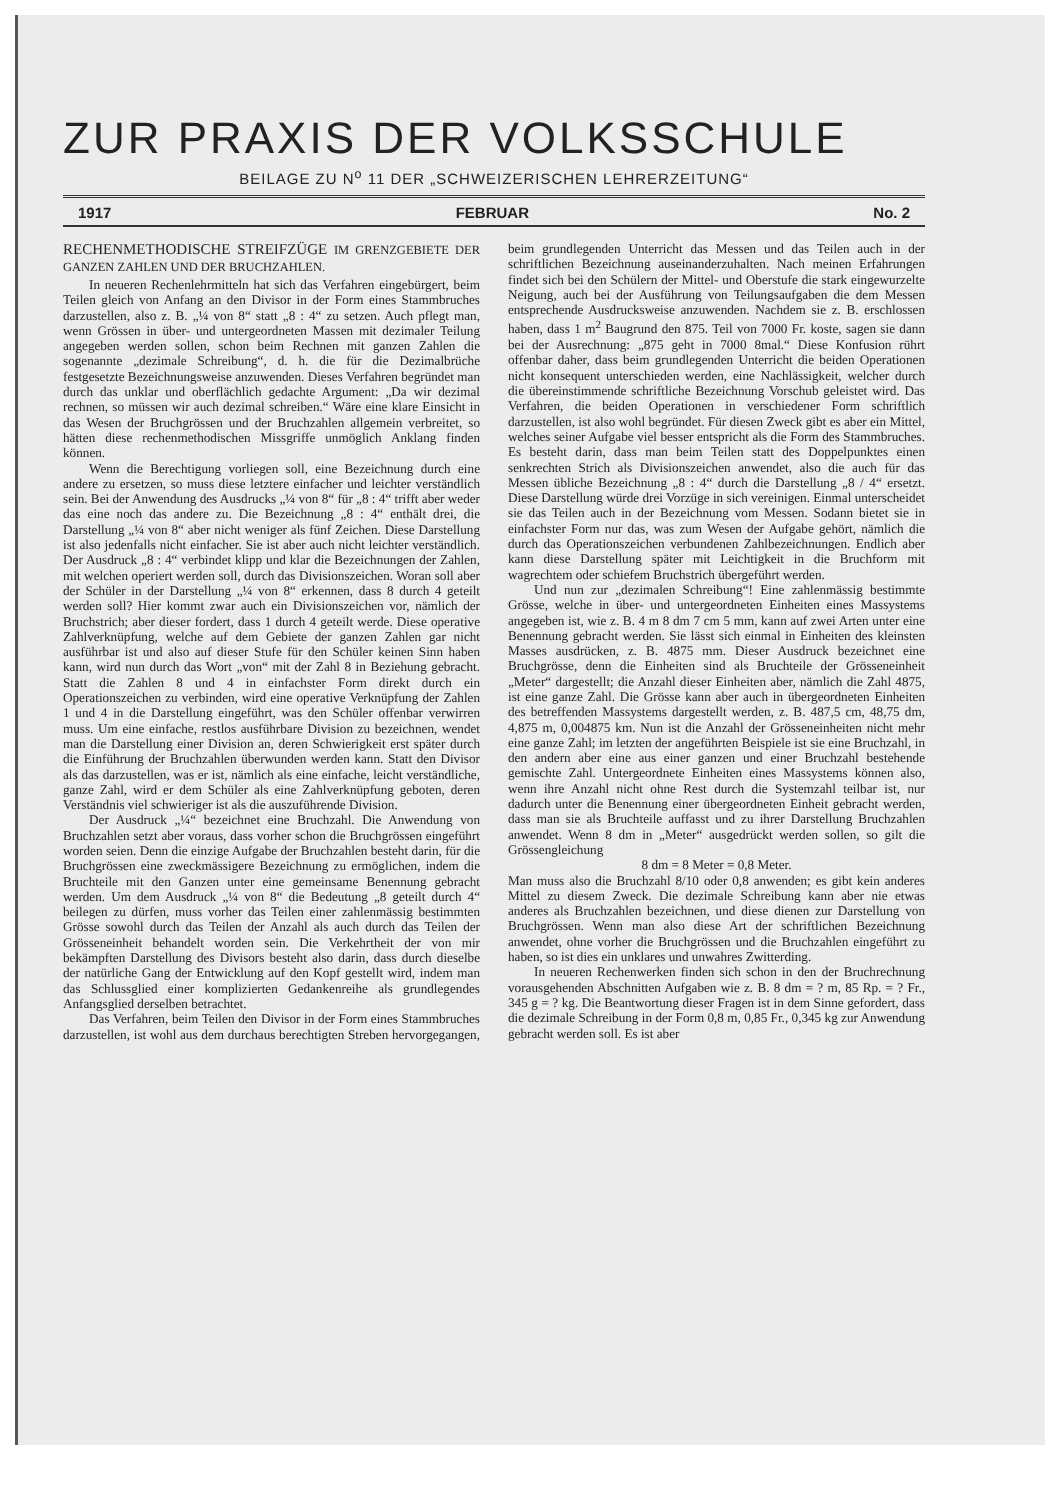ZUR PRAXIS DER VOLKSSCHULE
BEILAGE ZU N<sup>o</sup> 11 DER „SCHWEIZERISCHEN LEHRERZEITUNG“
1917 FEBRUAR No. 2
RECHENMETHODISCHE STREIFZÜGE IM GRENZGEBIETE DER GANZEN ZAHLEN UND DER BRUCHZAHLEN.
In neueren Rechenlehrmitteln hat sich das Verfahren eingebürgert, beim Teilen gleich von Anfang an den Divisor in der Form eines Stammbruches darzustellen, also z. B. „¼ von 8“ statt „8 : 4“ zu setzen. Auch pflegt man, wenn Grössen in über- und untergeordneten Massen mit dezimaler Teilung angegeben werden sollen, schon beim Rechnen mit ganzen Zahlen die sogenannte „dezimale Schreibung“, d. h. die für die Dezimalbrüche festgesetzte Bezeichnungsweise anzuwenden. Dieses Verfahren begründet man durch das unklar und oberflächlich gedachte Argument: „Da wir dezimal rechnen, so müssen wir auch dezimal schreiben.“ Wäre eine klare Einsicht in das Wesen der Bruchgrössen und der Bruchzahlen allgemein verbreitet, so hätten diese rechenmethodischen Missgriffe unmöglich Anklang finden können.
Wenn die Berechtigung vorliegen soll, eine Bezeichnung durch eine andere zu ersetzen, so muss diese letztere einfacher und leichter verständlich sein. Bei der Anwendung des Ausdrucks „¼ von 8“ für „8 : 4“ trifft aber weder das eine noch das andere zu. Die Bezeichnung „8 : 4“ enthält drei, die Darstellung „¼ von 8“ aber nicht weniger als fünf Zeichen. Diese Darstellung ist also jedenfalls nicht einfacher. Sie ist aber auch nicht leichter verständlich. Der Ausdruck „8 : 4“ verbindet klipp und klar die Bezeichnungen der Zahlen, mit welchen operiert werden soll, durch das Divisionszeichen. Woran soll aber der Schüler in der Darstellung „¼ von 8“ erkennen, dass 8 durch 4 geteilt werden soll? Hier kommt zwar auch ein Divisionszeichen vor, nämlich der Bruchstrich; aber dieser fordert, dass 1 durch 4 geteilt werde. Diese operative Zahlverknüpfung, welche auf dem Gebiete der ganzen Zahlen gar nicht ausführbar ist und also auf dieser Stufe für den Schüler keinen Sinn haben kann, wird nun durch das Wort „von“ mit der Zahl 8 in Beziehung gebracht. Statt die Zahlen 8 und 4 in einfachster Form direkt durch ein Operationszeichen zu verbinden, wird eine operative Verknüpfung der Zahlen 1 und 4 in die Darstellung eingeführt, was den Schüler offenbar verwirren muss. Um eine einfache, restlos ausführbare Division zu bezeichnen, wendet man die Darstellung einer Division an, deren Schwierigkeit erst später durch die Einführung der Bruchzahlen überwunden werden kann. Statt den Divisor als das darzustellen, was er ist, nämlich als eine einfache, leicht verständliche, ganze Zahl, wird er dem Schüler als eine Zahlverknüpfung geboten, deren Verständnis viel schwieriger ist als die auszuführende Division.
Der Ausdruck „¼“ bezeichnet eine Bruchzahl. Die Anwendung von Bruchzahlen setzt aber voraus, dass vorher schon die Bruchgrössen eingeführt worden seien. Denn die einzige Aufgabe der Bruchzahlen besteht darin, für die Bruchgrössen eine zweckmässigere Bezeichnung zu ermöglichen, indem die Bruchteile mit den Ganzen unter eine gemeinsame Benennung gebracht werden. Um dem Ausdruck „¼ von 8“ die Bedeutung „8 geteilt durch 4“ beilegen zu dürfen, muss vorher das Teilen einer zahlenmässig bestimmten Grösse sowohl durch das Teilen der Anzahl als auch durch das Teilen der Grösseneinheit behandelt worden sein. Die Verkehrtheit der von mir bekämpften Darstellung des Divisors besteht also darin, dass durch dieselbe der natürliche Gang der Entwicklung auf den Kopf gestellt wird, indem man das Schlussglied einer komplizierten Gedankenreihe als grundlegendes Anfangsglied derselben betrachtet.
Das Verfahren, beim Teilen den Divisor in der Form eines Stammbruches darzustellen, ist wohl aus dem durchaus berechtigten Streben hervorgegangen, beim grundlegenden Unterricht das Messen und das Teilen auch in der schriftlichen Bezeichnung auseinanderzuhalten. Nach meinen Erfahrungen findet sich bei den Schülern der Mittel- und Oberstufe die stark eingewurzelte Neigung, auch bei der Ausführung von Teilungsaufgaben die dem Messen entsprechende Ausdrucksweise anzuwenden. Nachdem sie z. B. erschlossen haben, dass 1 m<sup>2</sup> Baugrund den 875. Teil von 7000 Fr. koste, sagen sie dann bei der Ausrechnung: „875 geht in 7000 8mal.“ Diese Konfusion rührt offenbar daher, dass beim grundlegenden Unterricht die beiden Operationen nicht konsequent unterschieden werden, eine Nachlässigkeit, welcher durch die übereinstimmende schriftliche Bezeichnung Vorschub geleistet wird. Das Verfahren, die beiden Operationen in verschiedener Form schriftlich darzustellen, ist also wohl begründet. Für diesen Zweck gibt es aber ein Mittel, welches seiner Aufgabe viel besser entspricht als die Form des Stammbruches. Es besteht darin, dass man beim Teilen statt des Doppelpunktes einen senkrechten Strich als Divisionszeichen anwendet, also die auch für das Messen übliche Bezeichnung „8 : 4“ durch die Darstellung „8 / 4“ ersetzt. Diese Darstellung würde drei Vorzüge in sich vereinigen. Einmal unterscheidet sie das Teilen auch in der Bezeichnung vom Messen. Sodann bietet sie in einfachster Form nur das, was zum Wesen der Aufgabe gehört, nämlich die durch das Operationszeichen verbundenen Zahlbezeichnungen. Endlich aber kann diese Darstellung später mit Leichtigkeit in die Bruchform mit wagrechtem oder schiefem Bruchstrich übergeführt werden.
Und nun zur „dezimalen Schreibung“! Eine zahlenmässig bestimmte Grösse, welche in über- und untergeordneten Einheiten eines Massystems angegeben ist, wie z. B. 4 m 8 dm 7 cm 5 mm, kann auf zwei Arten unter eine Benennung gebracht werden. Sie lässt sich einmal in Einheiten des kleinsten Masses ausdrücken, z. B. 4875 mm. Dieser Ausdruck bezeichnet eine Bruchgrösse, denn die Einheiten sind als Bruchteile der Grösseneinheit „Meter“ dargestellt; die Anzahl dieser Einheiten aber, nämlich die Zahl 4875, ist eine ganze Zahl. Die Grösse kann aber auch in übergeordneten Einheiten des betreffenden Massystems dargestellt werden, z. B. 487,5 cm, 48,75 dm, 4,875 m, 0,004875 km. Nun ist die Anzahl der Grösseneinheiten nicht mehr eine ganze Zahl; im letzten der angeführten Beispiele ist sie eine Bruchzahl, in den andern aber eine aus einer ganzen und einer Bruchzahl bestehende gemischte Zahl. Untergeordnete Einheiten eines Massystems können also, wenn ihre Anzahl nicht ohne Rest durch die Systemzahl teilbar ist, nur dadurch unter die Benennung einer übergeordneten Einheit gebracht werden, dass man sie als Bruchteile auffasst und zu ihrer Darstellung Bruchzahlen anwendet. Wenn 8 dm in „Meter“ ausgedrückt werden sollen, so gilt die Grössengleichung
8 dm = 8 Meter = 0,8 Meter.
Man muss also die Bruchzahl 8/10 oder 0,8 anwenden; es gibt kein anderes Mittel zu diesem Zweck. Die dezimale Schreibung kann aber nie etwas anderes als Bruchzahlen bezeichnen, und diese dienen zur Darstellung von Bruchgrössen. Wenn man also diese Art der schriftlichen Bezeichnung anwendet, ohne vorher die Bruchgrössen und die Bruchzahlen eingeführt zu haben, so ist dies ein unklares und unwahres Zwitterding.
In neueren Rechenwerken finden sich schon in den der Bruchrechnung vorausgehenden Abschnitten Aufgaben wie z. B. 8 dm = ? m, 85 Rp. = ? Fr., 345 g = ? kg. Die Beantwortung dieser Fragen ist in dem Sinne gefordert, dass die dezimale Schreibung in der Form 0,8 m, 0,85 Fr., 0,345 kg zur Anwendung gebracht werden soll. Es ist aber